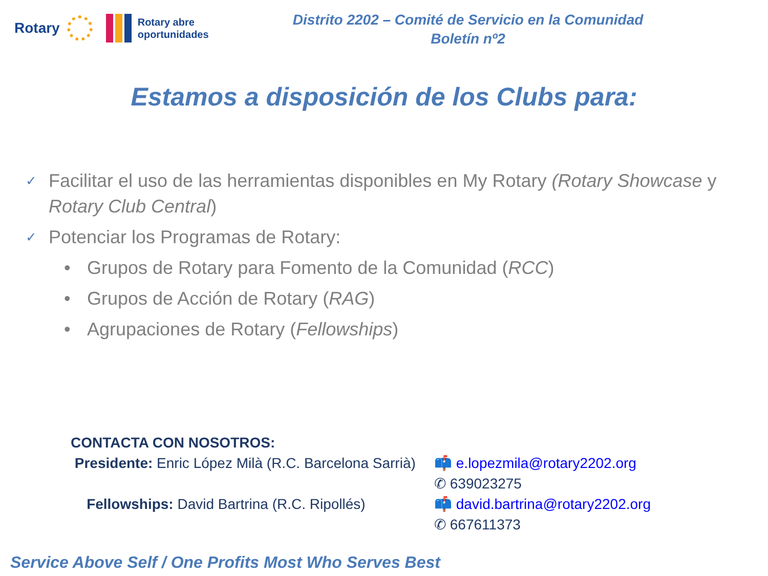Rotary Rotary abre
oportunidades
Distrito 2202 – Comité de Servicio en la Comunidad
Boletín nº2
Estamos a disposición de los Clubs para:
✓ Facilitar el uso de las herramientas disponibles en My Rotary (Rotary Showcase y Rotary Club Central)
✓ Potenciar los Programas de Rotary:
• Grupos de Rotary para Fomento de la Comunidad (RCC)
• Grupos de Acción de Rotary (RAG)
• Agrupaciones de Rotary (Fellowships)
CONTACTA CON NOSOTROS:
Presidente: Enric López Milà (R.C. Barcelona Sarrià)
📫 e.lopezmila@rotary2202.org
✆ 639023275
Fellowships: David Bartrina (R.C. Ripollés)
📫 david.bartrina@rotary2202.org
✆ 667611373
Service Above Self / One Profits Most Who Serves Best